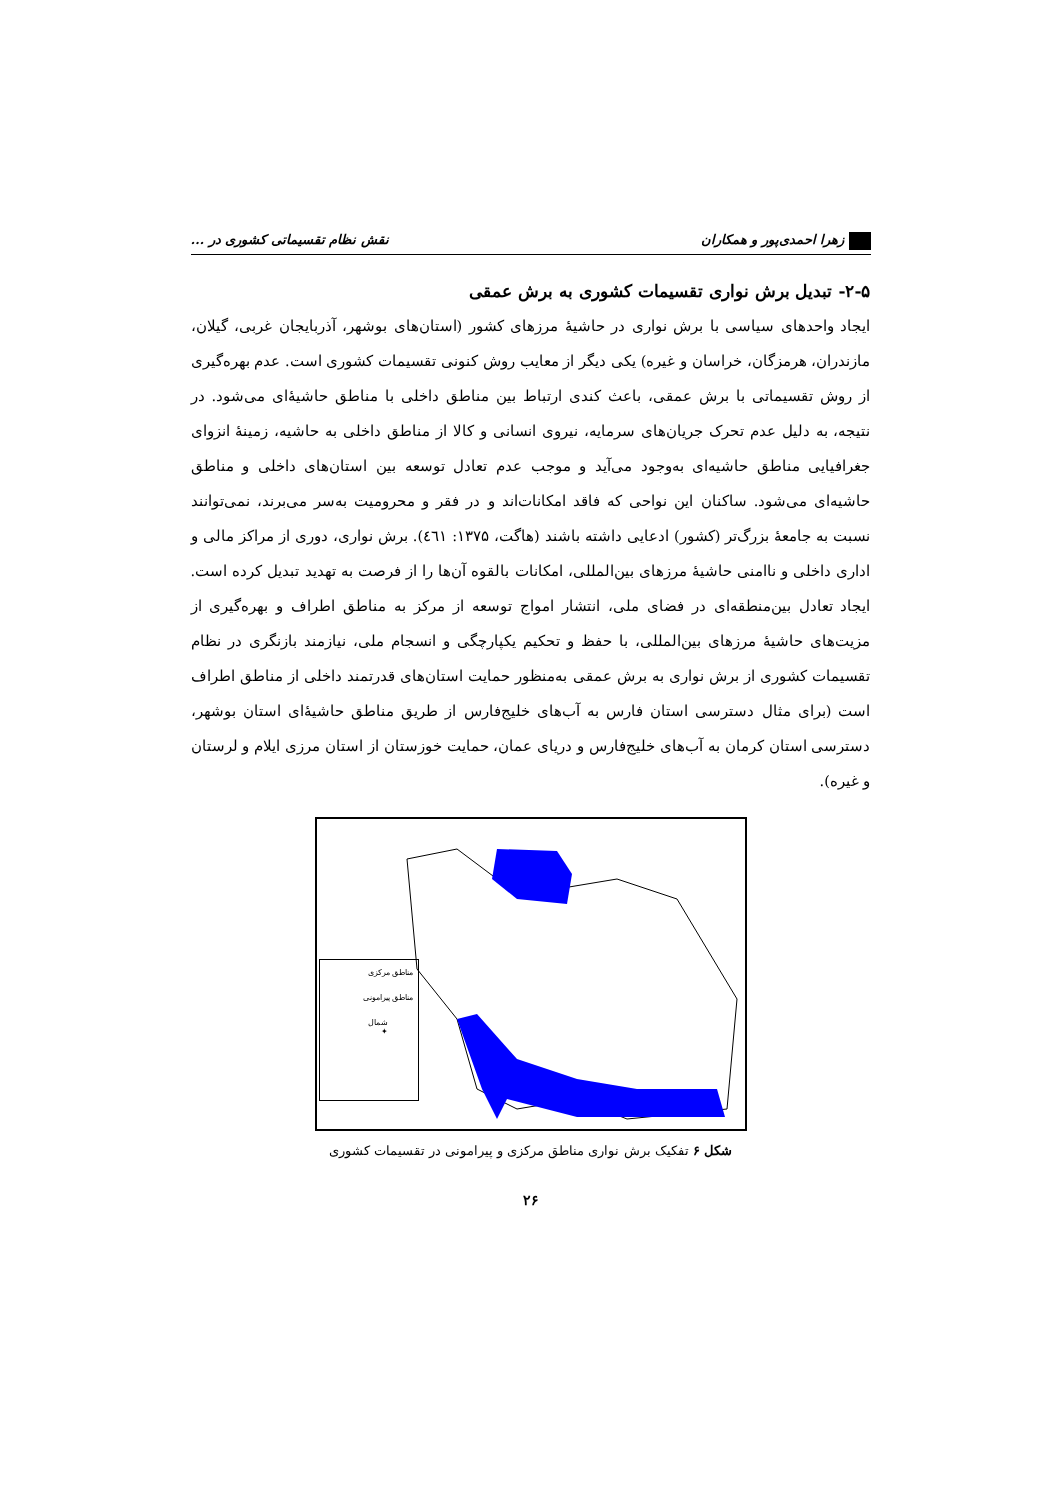زهرا احمدی‌پور و همکاران نقش نظام تقسیماتی کشوری در ...
۲-۵- تبدیل برش نواری تقسیمات کشوری به برش عمقی
ایجاد واحدهای سیاسی با برش نواری در حاشیۀ مرزهای کشور (استان‌های بوشهر، آذربایجان غربی، گیلان، مازندران، هرمزگان، خراسان و غیره) یکی دیگر از معایب روش کنونی تقسیمات کشوری است. عدم بهره‌گیری از روش تقسیماتی با برش عمقی، باعث کندی ارتباط بین مناطق داخلی با مناطق حاشیۀای می‌شود. در نتیجه، به دلیل عدم تحرک جریان‌های سرمایه، نیروی انسانی و کالا از مناطق داخلی به حاشیه، زمینۀ انزوای جغرافیایی مناطق حاشیه‌ای به‌وجود می‌آید و موجب عدم تعادل توسعه بین استان‌های داخلی و مناطق حاشیه‌ای می‌شود. ساکنان این نواحی که فاقد امکانات‌اند و در فقر و محرومیت به‌سر می‌برند، نمی‌توانند نسبت به جامعۀ بزرگ‌تر (کشور) ادعایی داشته باشند (هاگت، ۱۳۷۵: ٤٦١). برش نواری، دوری از مراکز مالی و اداری داخلی و ناامنی حاشیۀ مرزهای بین‌المللی، امکانات بالقوه آن‌ها را از فرصت به تهدید تبدیل کرده است. ایجاد تعادل بین‌منطقه‌ای در فضای ملی، انتشار امواج توسعه از مرکز به مناطق اطراف و بهره‌گیری از مزیت‌های حاشیۀ مرزهای بین‌المللی، با حفظ و تحکیم یکپارچگی و انسجام ملی، نیازمند بازنگری در نظام تقسیمات کشوری از برش نواری به برش عمقی به‌منظور حمایت استان‌های قدرتمند داخلی از مناطق اطراف است (برای مثال دسترسی استان فارس به آب‌های خلیج‌فارس از طریق مناطق حاشیۀای استان بوشهر، دسترسی استان کرمان به آب‌های خلیج‌فارس و دریای عمان، حمایت خوزستان از استان مرزی ایلام و لرستان و غیره).
مناطق مرکزی
مناطق پیرامونی
شمال
✦
شکل ۶ تفکیک برش نواری مناطق مرکزی و پیرامونی در تقسیمات کشوری
۲۶